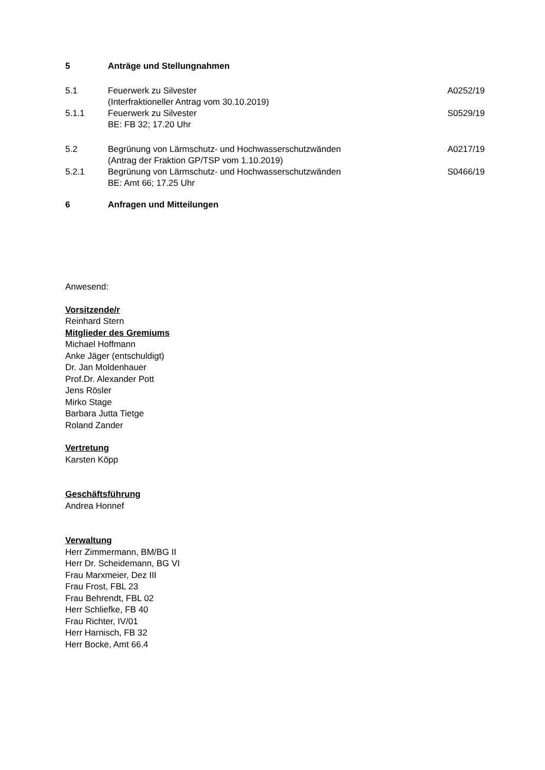5 Anträge und Stellungnahmen
5.1 Feuerwerk zu Silvester
(Interfraktioneller Antrag vom 30.10.2019)
A0252/19
5.1.1 Feuerwerk zu Silvester
BE: FB 32; 17.20 Uhr
S0529/19
5.2 Begrünung von Lärmschutz- und Hochwasserschutzwänden
(Antrag der Fraktion GP/TSP vom 1.10.2019)
A0217/19
5.2.1 Begrünung von Lärmschutz- und Hochwasserschutzwänden
BE: Amt 66; 17.25 Uhr
S0466/19
6 Anfragen und Mitteilungen
Anwesend:
Vorsitzende/r
Reinhard Stern
Mitglieder des Gremiums
Michael Hoffmann
Anke Jäger (entschuldigt)
Dr. Jan Moldenhauer
Prof.Dr. Alexander Pott
Jens Rösler
Mirko Stage
Barbara Jutta Tietge
Roland Zander
Vertretung
Karsten Köpp
Geschäftsführung
Andrea Honnef
Verwaltung
Herr Zimmermann, BM/BG II
Herr Dr. Scheidemann, BG VI
Frau Marxmeier, Dez III
Frau Frost, FBL 23
Frau Behrendt, FBL 02
Herr Schliefke, FB 40
Frau Richter, IV/01
Herr Harnisch, FB 32
Herr Bocke, Amt 66.4